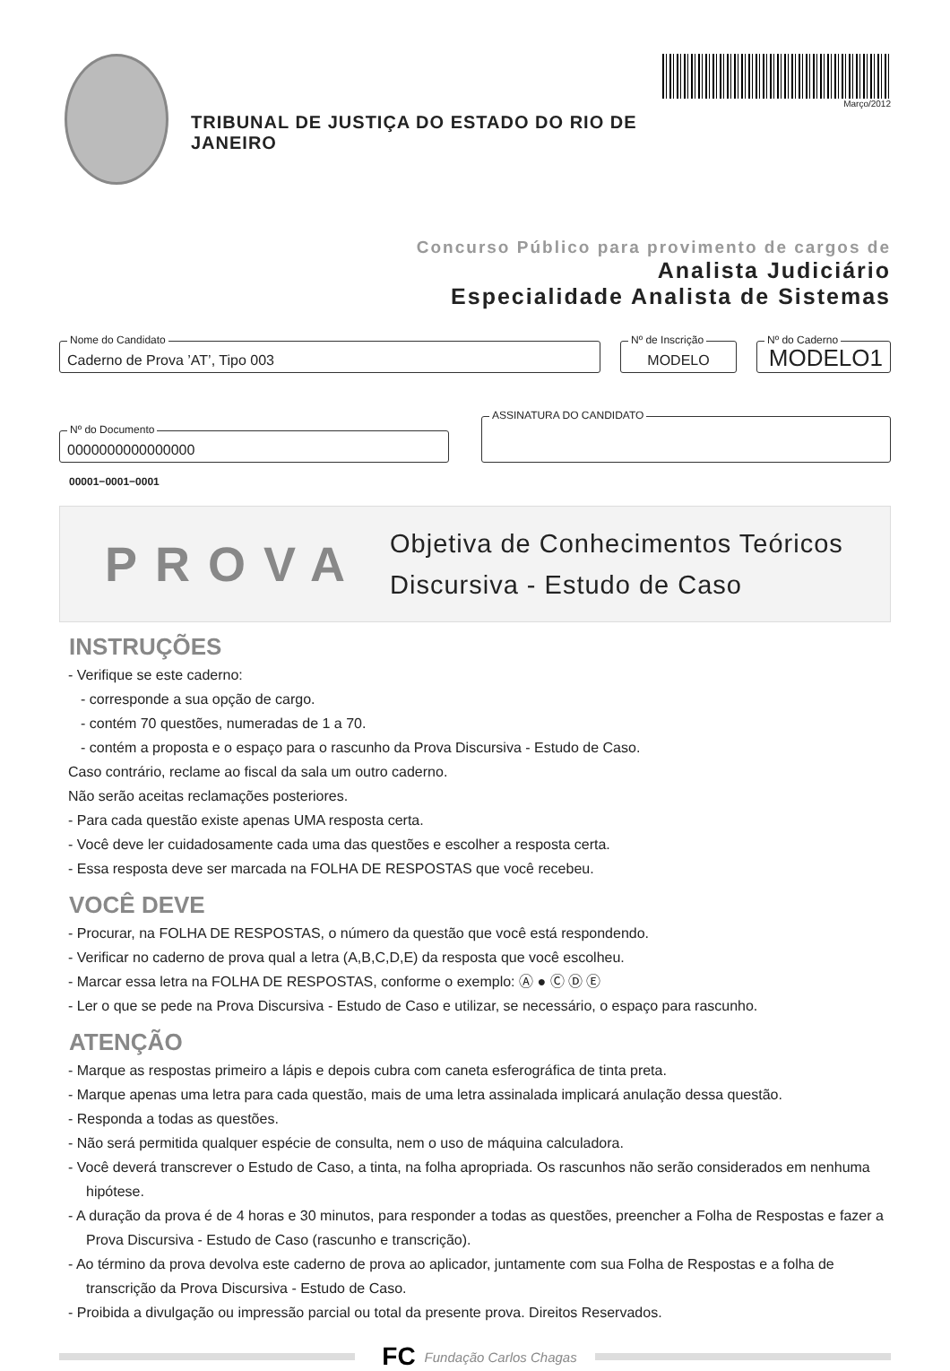TRIBUNAL DE JUSTIÇA DO ESTADO DO RIO DE JANEIRO
Março/2012
Concurso Público para provimento de cargos de
Analista Judiciário
Especialidade Analista de Sistemas
Nome do Candidato
Caderno de Prova ’AT’, Tipo 003
Nº de Inscrição
MODELO
Nº do Caderno
MODELO1
Nº do Documento
0000000000000000
ASSINATURA DO CANDIDATO
00001−0001−0001
PROVA
Objetiva de Conhecimentos Teóricos
Discursiva - Estudo de Caso
INSTRUÇÕES
- Verifique se este caderno:
- corresponde a sua opção de cargo.
- contém 70 questões, numeradas de 1 a 70.
- contém a proposta e o espaço para o rascunho da Prova Discursiva - Estudo de Caso.
Caso contrário, reclame ao fiscal da sala um outro caderno.
Não serão aceitas reclamações posteriores.
- Para cada questão existe apenas UMA resposta certa.
- Você deve ler cuidadosamente cada uma das questões e escolher a resposta certa.
- Essa resposta deve ser marcada na FOLHA DE RESPOSTAS que você recebeu.
VOCÊ DEVE
- Procurar, na FOLHA DE RESPOSTAS, o número da questão que você está respondendo.
- Verificar no caderno de prova qual a letra (A,B,C,D,E) da resposta que você escolheu.
- Marcar essa letra na FOLHA DE RESPOSTAS, conforme o exemplo: Ⓐ ● Ⓒ Ⓓ Ⓔ
- Ler o que se pede na Prova Discursiva - Estudo de Caso e utilizar, se necessário, o espaço para rascunho.
ATENÇÃO
- Marque as respostas primeiro a lápis e depois cubra com caneta esferográfica de tinta preta.
- Marque apenas uma letra para cada questão, mais de uma letra assinalada implicará anulação dessa questão.
- Responda a todas as questões.
- Não será permitida qualquer espécie de consulta, nem o uso de máquina calculadora.
- Você deverá transcrever o Estudo de Caso, a tinta, na folha apropriada. Os rascunhos não serão considerados em nenhuma hipótese.
- A duração da prova é de 4 horas e 30 minutos, para responder a todas as questões, preencher a Folha de Respostas e fazer a Prova Discursiva - Estudo de Caso (rascunho e transcrição).
- Ao término da prova devolva este caderno de prova ao aplicador, juntamente com sua Folha de Respostas e a folha de transcrição da Prova Discursiva - Estudo de Caso.
- Proibida a divulgação ou impressão parcial ou total da presente prova. Direitos Reservados.
FC Fundação Carlos Chagas